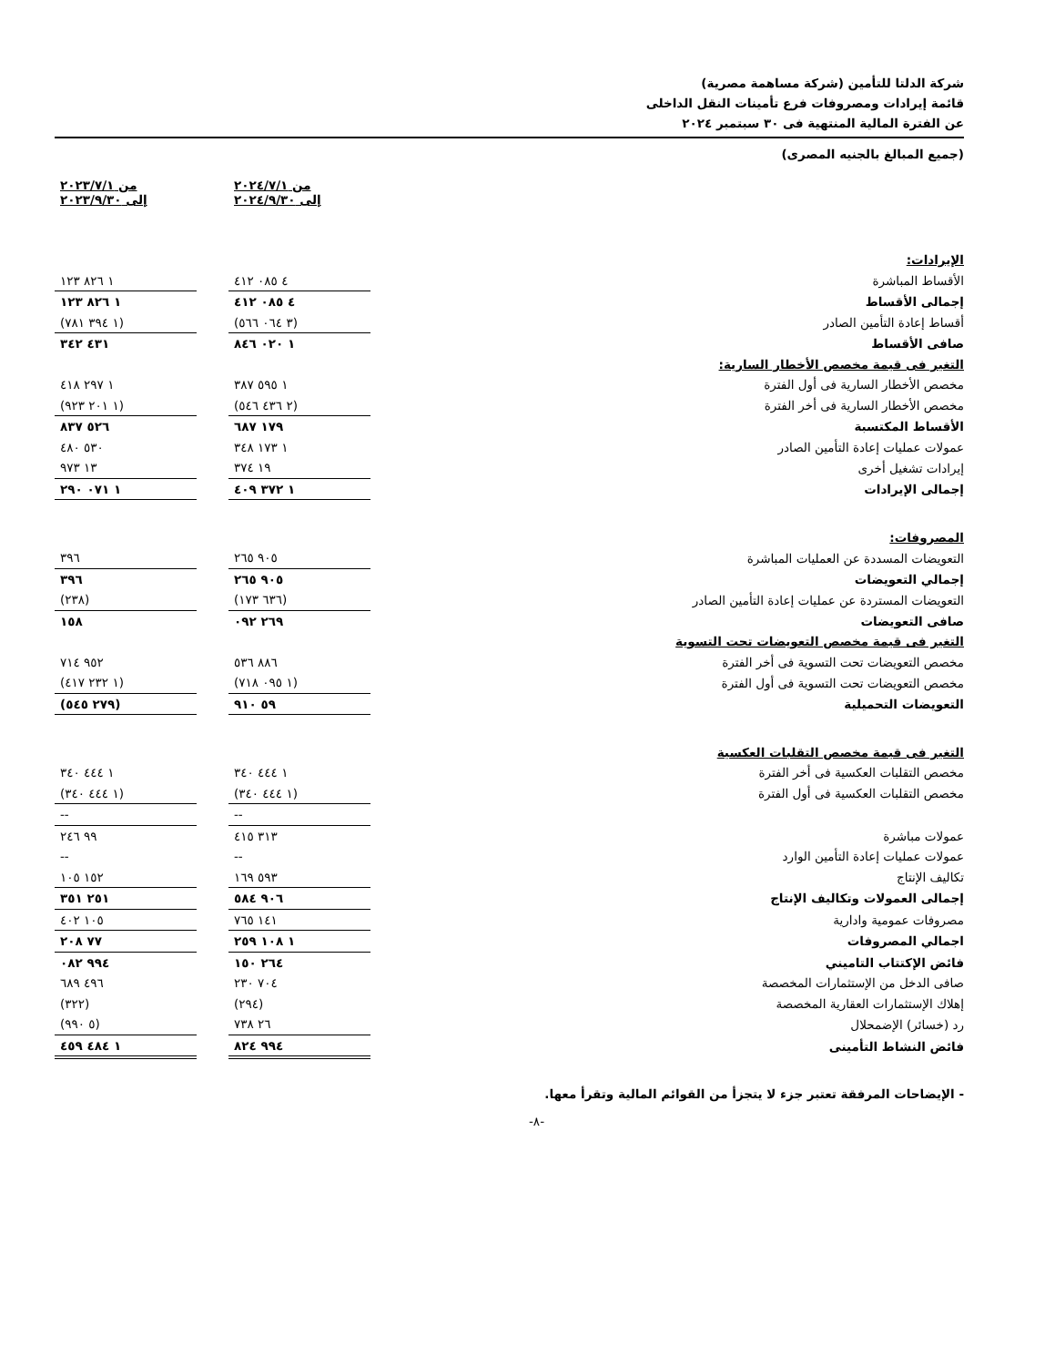شركة الدلتا للتأمين (شركة مساهمة مصرية)
قائمة إيرادات ومصروفات فرع تأمينات النقل الداخلى
عن الفترة المالية المنتهية فى ٣٠ سبتمبر ٢٠٢٤
(جميع المبالغ بالجنيه المصرى)
| | من ٢٠٢٤/٧/١ إلى ٢٠٢٤/٩/٣٠ | | من ٢٠٢٣/٧/١ إلى ٢٠٢٣/٩/٣٠ |
| الإيرادات: | | | |
| الأقساط المباشرة | ٤ ٠٨٥ ٤١٢ | | ١ ٨٢٦ ١٢٣ |
| إجمالى الأقساط | ٤ ٠٨٥ ٤١٢ | | ١ ٨٢٦ ١٢٣ |
| أقساط إعادة التأمين الصادر | (٣ ٠٦٤ ٥٦٦) | | (١ ٣٩٤ ٧٨١) |
| صافى الأقساط | ١ ٠٢٠ ٨٤٦ | | ٤٣١ ٣٤٢ |
| التغير فى قيمة مخصص الأخطار السارية: | | | |
| مخصص الأخطار السارية فى أول الفترة | ١ ٥٩٥ ٣٨٧ | | ١ ٢٩٧ ٤١٨ |
| مخصص الأخطار السارية فى أخر الفترة | (٢ ٤٣٦ ٥٤٦) | | (١ ٢٠١ ٩٢٣) |
| الأقساط المكتسبة | ١٧٩ ٦٨٧ | | ٥٢٦ ٨٣٧ |
| عمولات عمليات إعادة التأمين الصادر | ١ ١٧٣ ٣٤٨ | | ٥٣٠ ٤٨٠ |
| إيرادات تشغيل أخرى | ١٩ ٣٧٤ | | ١٣ ٩٧٣ |
| إجمالى الإيرادات | ١ ٣٧٢ ٤٠٩ | | ١ ٠٧١ ٢٩٠ |
| المصروفات: | | | |
| التعويضات المسددة عن العمليات المباشرة | ٩٠٥ ٢٦٥ | | ٣٩٦ |
| إجمالي التعويضات | ٩٠٥ ٢٦٥ | | ٣٩٦ |
| التعويضات المستردة عن عمليات إعادة التأمين الصادر | (٦٣٦ ١٧٣) | | (٢٣٨) |
| صافى التعويضات | ٢٦٩ ٠٩٢ | | ١٥٨ |
| التغير فى قيمة مخصص التعويضات تحت التسوية | | | |
| مخصص التعويضات تحت التسوية فى أخر الفترة | ٨٨٦ ٥٣٦ | | ٩٥٢ ٧١٤ |
| مخصص التعويضات تحت التسوية فى أول الفترة | (١ ٠٩٥ ٧١٨) | | (١ ٢٣٢ ٤١٧) |
| التعويضات التحميلية | ٥٩ ٩١٠ | | (٢٧٩ ٥٤٥) |
| التغير فى قيمة مخصص التقلبات العكسية | | | |
| مخصص التقلبات العكسية فى أخر الفترة | ١ ٤٤٤ ٣٤٠ | | ١ ٤٤٤ ٣٤٠ |
| مخصص التقلبات العكسية فى أول الفترة | (١ ٤٤٤ ٣٤٠) | | (١ ٤٤٤ ٣٤٠) |
| | -- | | -- |
| عمولات مباشرة | ٣١٣ ٤١٥ | | ٩٩ ٢٤٦ |
| عمولات عمليات إعادة التأمين الوارد | -- | | -- |
| تكاليف الإنتاج | ٥٩٣ ١٦٩ | | ١٥٢ ١٠٥ |
| إجمالى العمولات وتكاليف الإنتاج | ٩٠٦ ٥٨٤ | | ٢٥١ ٣٥١ |
| مصروفات عمومية وادارية | ١٤١ ٧٦٥ | | ١٠٥ ٤٠٢ |
| اجمالي المصروفات | ١ ١٠٨ ٢٥٩ | | ٧٧ ٢٠٨ |
| فائض الإكتتاب التاميني | ٢٦٤ ١٥٠ | | ٩٩٤ ٠٨٢ |
| صافى الدخل من الإستثمارات المخصصة | ٧٠٤ ٢٣٠ | | ٤٩٦ ٦٨٩ |
| إهلاك الإستثمارات العقارية المخصصة | (٢٩٤) | | (٣٢٢) |
| رد (خسائر) الإضمحلال | ٢٦ ٧٣٨ | | (٥ ٩٩٠) |
| فائض النشاط التأمينى | ٩٩٤ ٨٢٤ | | ١ ٤٨٤ ٤٥٩ |
- الإيضاحات المرفقة تعتبر جزء لا يتجزأ من القوائم المالية وتقرأ معها.
-٨-